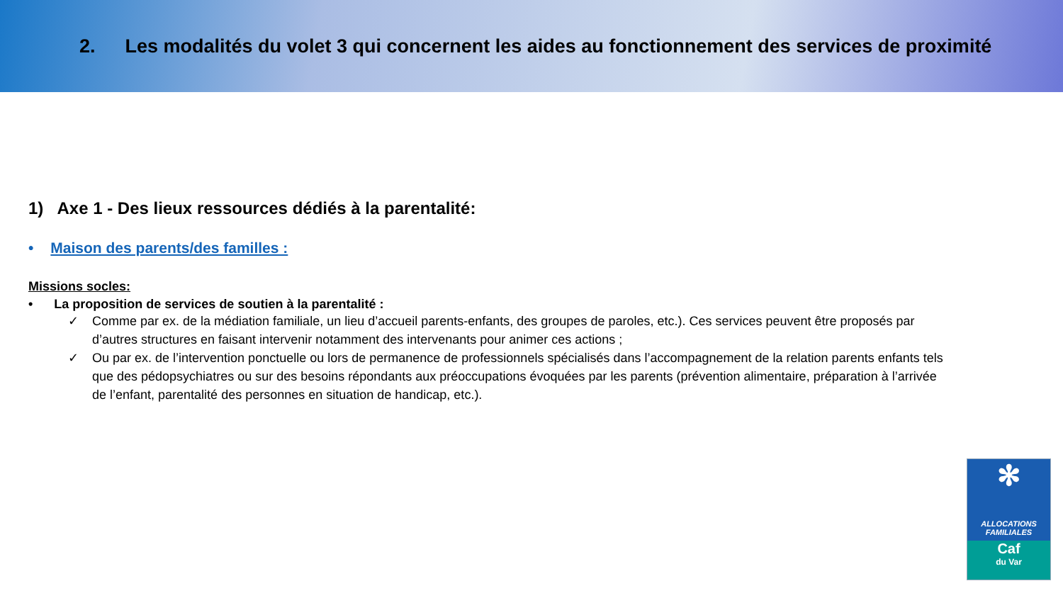2. Les modalités du volet 3 qui concernent les aides au fonctionnement des services de proximité
1) Axe 1 - Des lieux ressources dédiés à la parentalité:
• Maison des parents/des familles :
Missions socles:
• La proposition de services de soutien à la parentalité :
✓ Comme par ex. de la médiation familiale, un lieu d’accueil parents-enfants, des groupes de paroles, etc.). Ces services peuvent être proposés par d’autres structures en faisant intervenir notamment des intervenants pour animer ces actions ;
✓ Ou par ex. de l’intervention ponctuelle ou lors de permanence de professionnels spécialisés dans l’accompagnement de la relation parents enfants tels que des pédopsychiatres ou sur des besoins répondants aux préoccupations évoquées par les parents (prévention alimentaire, préparation à l’arrivée de l’enfant, parentalité des personnes en situation de handicap, etc.).
✻
ALLOCATIONS
FAMILIALES
Caf
du Var